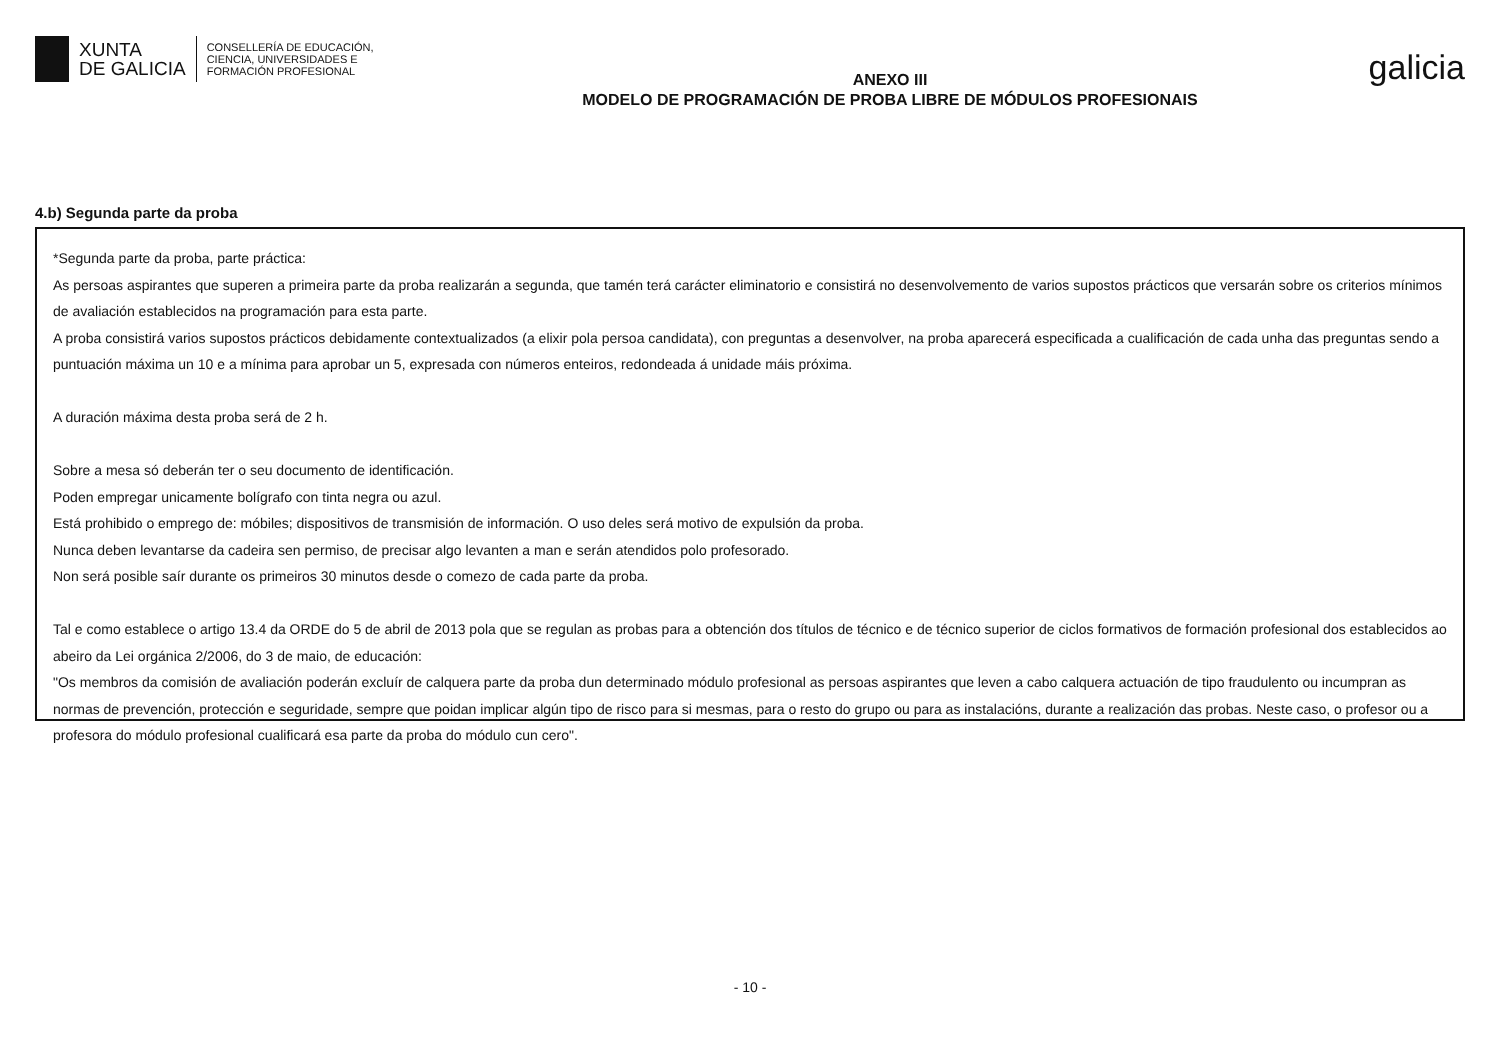XUNTA
DE GALICIA
CONSELLERÍA DE EDUCACIÓN,
CIENCIA, UNIVERSIDADES E
FORMACIÓN PROFESIONAL
ANEXO III
MODELO DE PROGRAMACIÓN DE PROBA LIBRE DE MÓDULOS PROFESIONAIS
galicia
4.b) Segunda parte da proba
*Segunda parte da proba, parte práctica:
As persoas aspirantes que superen a primeira parte da proba realizarán a segunda, que tamén terá carácter eliminatorio e consistirá no desenvolvemento de varios supostos prácticos que versarán sobre os criterios mínimos de avaliación establecidos na programación para esta parte.
A proba consistirá varios supostos prácticos debidamente contextualizados (a elixir pola persoa candidata), con preguntas a desenvolver, na proba aparecerá especificada a cualificación de cada unha das preguntas sendo a puntuación máxima un 10 e a mínima para aprobar un 5, expresada con números enteiros, redondeada á unidade máis próxima.
A duración máxima desta proba será de 2 h.
Sobre a mesa só deberán ter o seu documento de identificación.
Poden empregar unicamente bolígrafo con tinta negra ou azul.
Está prohibido o emprego de: móbiles; dispositivos de transmisión de información. O uso deles será motivo de expulsión da proba.
Nunca deben levantarse da cadeira sen permiso, de precisar algo levanten a man e serán atendidos polo profesorado.
Non será posible saír durante os primeiros 30 minutos desde o comezo de cada parte da proba.
Tal e como establece o artigo 13.4 da ORDE do 5 de abril de 2013 pola que se regulan as probas para a obtención dos títulos de técnico e de técnico superior de ciclos formativos de formación profesional dos establecidos ao abeiro da Lei orgánica 2/2006, do 3 de maio, de educación:
"Os membros da comisión de avaliación poderán excluír de calquera parte da proba dun determinado módulo profesional as persoas aspirantes que leven a cabo calquera actuación de tipo fraudulento ou incumpran as normas de prevención, protección e seguridade, sempre que poidan implicar algún tipo de risco para si mesmas, para o resto do grupo ou para as instalacións, durante a realización das probas. Neste caso, o profesor ou a profesora do módulo profesional cualificará esa parte da proba do módulo cun cero".
- 10 -